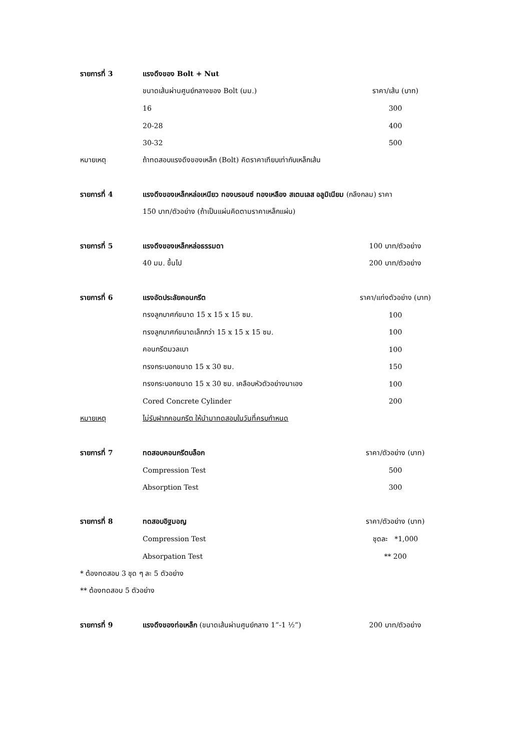| รายการที่ 3 | แรงดึงของ Bolt + Nut | |
| | ขนาดเส้นผ่านศูนย์กลางของ Bolt (มม.) | ราคา/เส้น (บาท) |
| | 16 | 300 |
| | 20-28 | 400 |
| | 30-32 | 500 |
| หมายเหตุ | ถ้าทดสอบแรงดึงของเหล็ก (Bolt) คิดราคาเทียบเท่ากับเหล็กเส้น | |
| รายการที่ 4 | แรงดึงของเหล็กหล่อเหนียว ทองบรอนซ์ ทองเหลือง สเตนเลส อลูมิเนียม (กลึงกลม) ราคา | |
| | 150 บาท/ตัวอย่าง (ถ้าเป็นแผ่นคิดตามราคาเหล็กแผ่น) | |
| รายการที่ 5 | แรงดึงของเหล็กหล่อธรรมดา | 100 บาท/ตัวอย่าง |
| | 40 มม. ขึ้นไป | 200 บาท/ตัวอย่าง |
| รายการที่ 6 | แรงอัดประลัยคอนกรีต | ราคา/แท่งตัวอย่าง (บาท) |
| | ทรงลูกบาศก์ขนาด 15 x 15 x 15 ซม. | 100 |
| | ทรงลูกบาศก์ขนาดเล็กกว่า 15 x 15 x 15 ซม. | 100 |
| | คอนกรีตมวลเบา | 100 |
| | ทรงกระบอกขนาด 15 x 30 ซม. | 150 |
| | ทรงกระบอกขนาด 15 x 30 ซม. เคลือบหัวตัวอย่างมาเอง | 100 |
| | Cored Concrete Cylinder | 200 |
| หมายเหตุ | ไม่รับฝากคอนกรีต ให้นำมาทดสอบในวันที่ครบกำหนด | |
| รายการที่ 7 | ทดสอบคอนกรีตบล็อก | ราคา/ตัวอย่าง (บาท) |
| | Compression Test | 500 |
| | Absorption Test | 300 |
| รายการที่ 8 | ทดสอบอิฐมอญ | ราคา/ตัวอย่าง (บาท) |
| | Compression Test | ชุดละ *1,000 |
| | Absorpation Test | ** 200 |
| * ต้องทดสอบ 3 ชุด ๆ ละ 5 ตัวอย่าง | | |
| ** ต้องทดสอบ 5 ตัวอย่าง | | |
| รายการที่ 9 | แรงดึงของท่อเหล็ก (ขนาดเส้นผ่านศูนย์กลาง 1”-1 ½”) | 200 บาท/ตัวอย่าง |